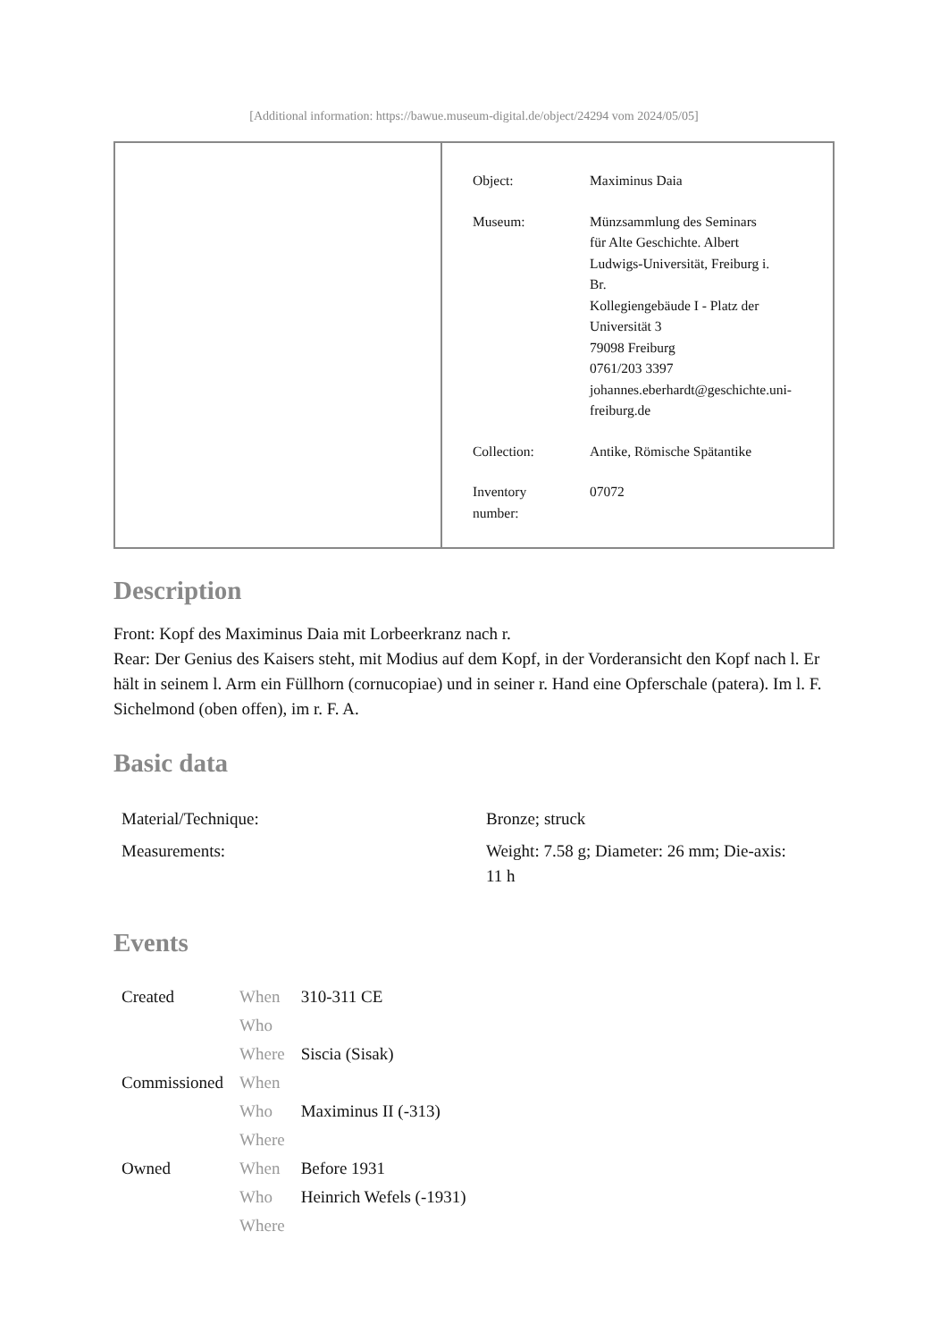[Additional information: https://bawue.museum-digital.de/object/24294 vom 2024/05/05]
| Object: | Maximinus Daia |
| Museum: | Münzsammlung des Seminars für Alte Geschichte. Albert Ludwigs-Universität, Freiburg i. Br. Kollegiengebäude I - Platz der Universität 3 79098 Freiburg 0761/203 3397 johannes.eberhardt@geschichte.uni- freiburg.de |
| Collection: | Antike, Römische Spätantike |
| Inventory number: | 07072 |
Description
Front: Kopf des Maximinus Daia mit Lorbeerkranz nach r.
Rear: Der Genius des Kaisers steht, mit Modius auf dem Kopf, in der Vorderansicht den Kopf nach l. Er hält in seinem l. Arm ein Füllhorn (cornucopiae) und in seiner r. Hand eine Opferschale (patera). Im l. F. Sichelmond (oben offen), im r. F. A.
Basic data
| Material/Technique: | Bronze; struck |
| Measurements: | Weight: 7.58 g; Diameter: 26 mm; Die-axis: 11 h |
Events
| Created | When | 310-311 CE |
| | Who | |
| | Where | Siscia (Sisak) |
| Commissioned | When | |
| | Who | Maximinus II (-313) |
| | Where | |
| Owned | When | Before 1931 |
| | Who | Heinrich Wefels (-1931) |
| | Where | |